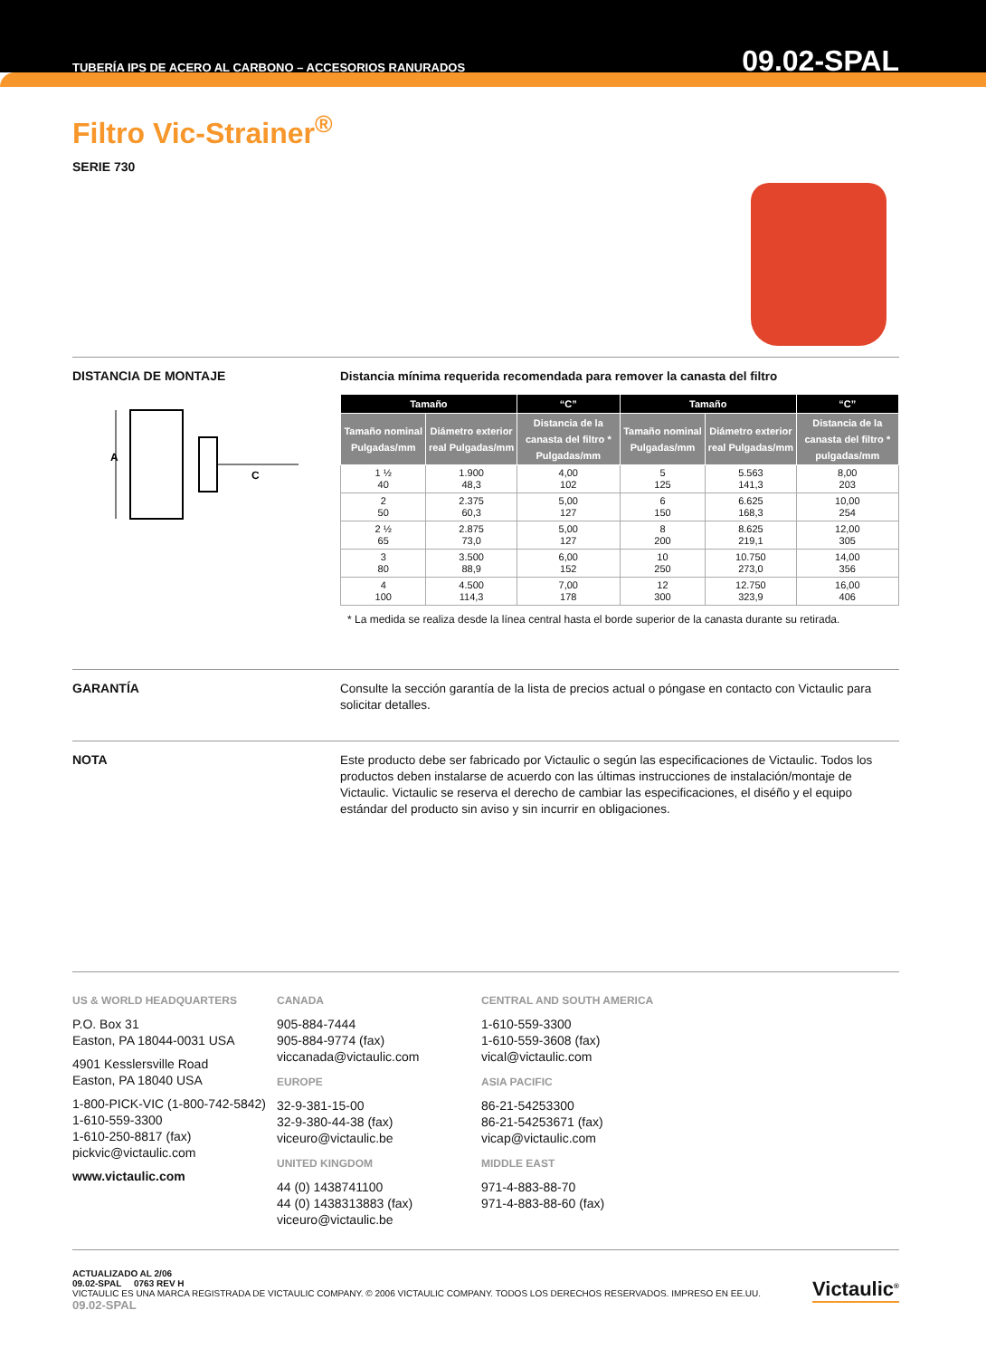TUBERÍA IPS DE ACERO AL CARBONO – ACCESORIOS RANURADOS 09.02-SPAL
Filtro Vic-Strainer<sup>®</sup>
SERIE 730
DISTANCIA DE MONTAJE
A
C
Distancia mínima requerida recomendada para remover la canasta del filtro
| Tamaño | | “C” | Tamaño | | “C” |
| --- | --- | --- | --- | --- | --- |
| Tamaño nominal Pulgadas/mm | Diámetro exterior real Pulgadas/mm | Distancia de la canasta del filtro * Pulgadas/mm | Tamaño nominal Pulgadas/mm | Diámetro exterior real Pulgadas/mm | Distancia de la canasta del filtro * pulgadas/mm |
| 1 ½ 40 | 1.900 48,3 | 4,00 102 | 5 125 | 5.563 141,3 | 8,00 203 |
| 2 50 | 2.375 60,3 | 5,00 127 | 6 150 | 6.625 168,3 | 10,00 254 |
| 2 ½ 65 | 2.875 73,0 | 5,00 127 | 8 200 | 8.625 219,1 | 12,00 305 |
| 3 80 | 3.500 88,9 | 6,00 152 | 10 250 | 10.750 273,0 | 14,00 356 |
| 4 100 | 4.500 114,3 | 7,00 178 | 12 300 | 12.750 323,9 | 16,00 406 |
* La medida se realiza desde la línea central hasta el borde superior de la canasta durante su retirada.
GARANTÍA
Consulte la sección garantía de la lista de precios actual o póngase en contacto con Victaulic para solicitar detalles.
NOTA
Este producto debe ser fabricado por Victaulic o según las especificaciones de Victaulic. Todos los productos deben instalarse de acuerdo con las últimas instrucciones de instalación/montaje de Victaulic. Victaulic se reserva el derecho de cambiar las especificaciones, el diséño y el equipo estándar del producto sin aviso y sin incurrir en obligaciones.
US & WORLD HEADQUARTERS
P.O. Box 31
Easton, PA 18044-0031 USA
4901 Kesslersville Road
Easton, PA 18040 USA
1-800-PICK-VIC (1-800-742-5842)
1-610-559-3300
1-610-250-8817 (fax)
pickvic@victaulic.com
www.victaulic.com
CANADA
905-884-7444
905-884-9774 (fax)
viccanada@victaulic.com
EUROPE
32-9-381-15-00
32-9-380-44-38 (fax)
viceuro@victaulic.be
UNITED KINGDOM
44 (0) 1438741100
44 (0) 1438313883 (fax)
viceuro@victaulic.be
CENTRAL AND SOUTH AMERICA
1-610-559-3300
1-610-559-3608 (fax)
vical@victaulic.com
ASIA PACIFIC
86-21-54253300
86-21-54253671 (fax)
vicap@victaulic.com
MIDDLE EAST
971-4-883-88-70
971-4-883-88-60 (fax)
ACTUALIZADO AL 2/06
09.02-SPAL 0763 REV H
VICTAULIC ES UNA MARCA REGISTRADA DE VICTAULIC COMPANY. © 2006 VICTAULIC COMPANY. TODOS LOS DERECHOS RESERVADOS. IMPRESO EN EE.UU.
09.02-SPAL
Victaulic<sup>®</sup>